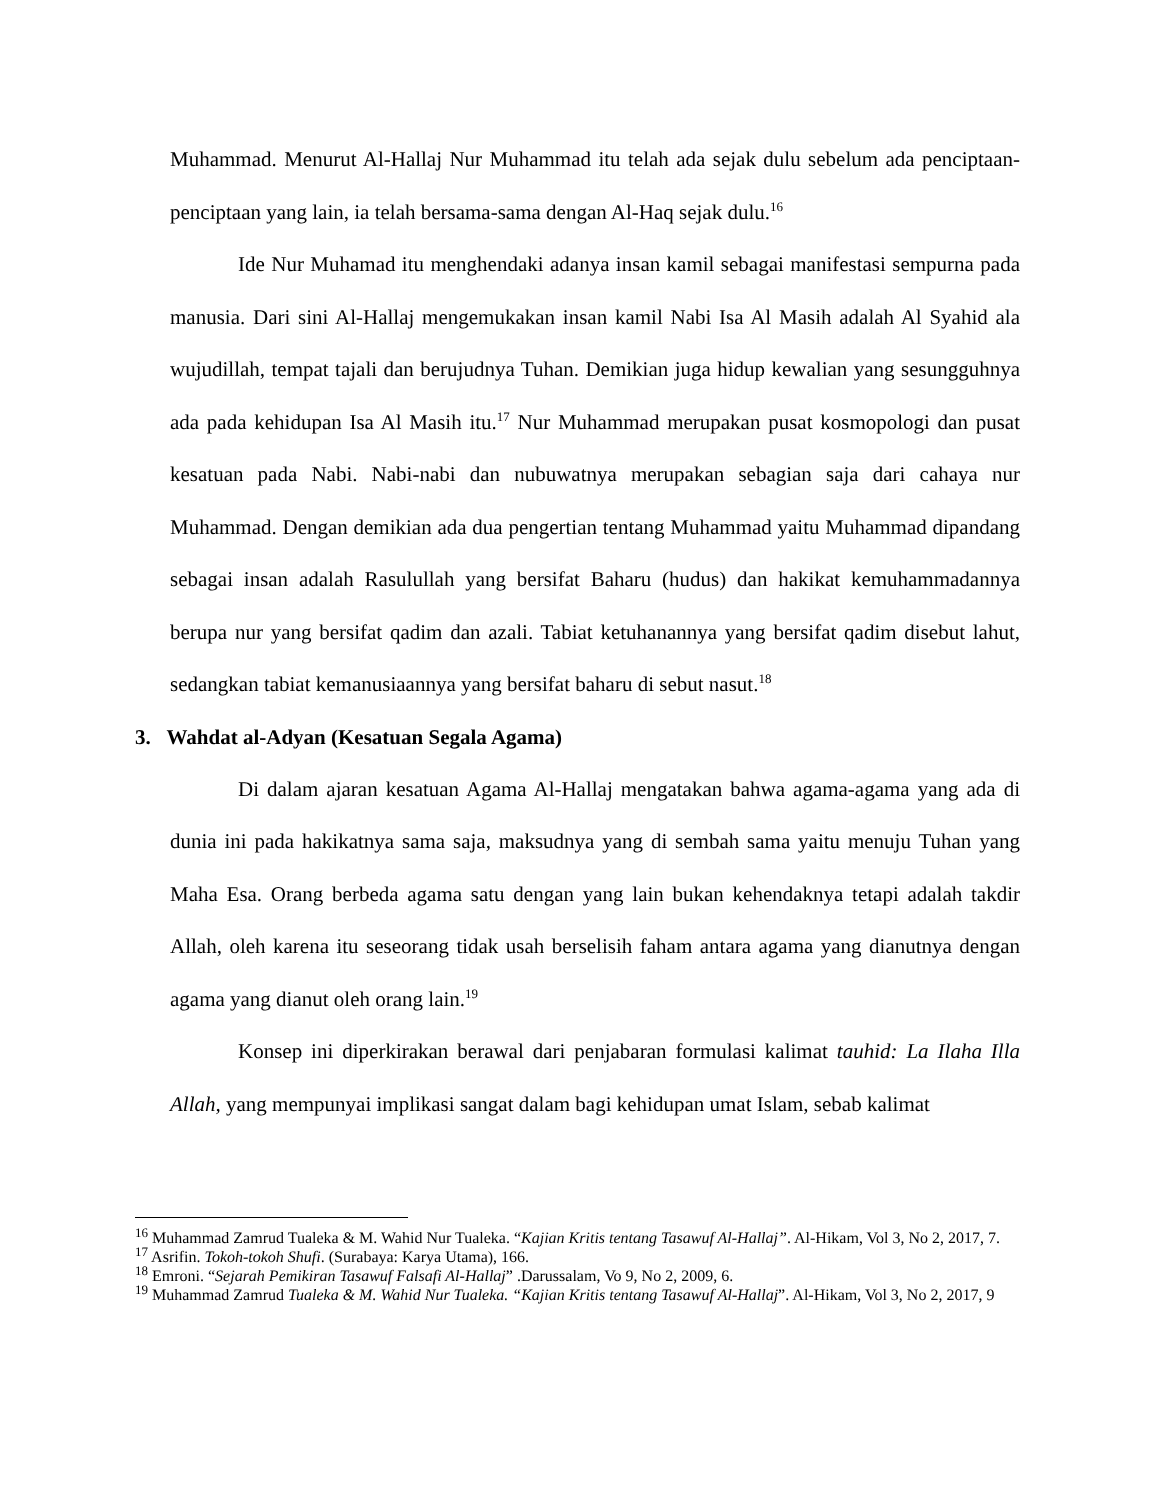Muhammad. Menurut Al-Hallaj Nur Muhammad itu telah ada sejak dulu sebelum ada penciptaan-penciptaan yang lain, ia telah bersama-sama dengan Al-Haq sejak dulu.<sup>16</sup>
Ide Nur Muhamad itu menghendaki adanya insan kamil sebagai manifestasi sempurna pada manusia. Dari sini Al-Hallaj mengemukakan insan kamil Nabi Isa Al Masih adalah Al Syahid ala wujudillah, tempat tajali dan berujudnya Tuhan. Demikian juga hidup kewalian yang sesungguhnya ada pada kehidupan Isa Al Masih itu.<sup>17</sup> Nur Muhammad merupakan pusat kosmopologi dan pusat kesatuan pada Nabi. Nabi-nabi dan nubuwatnya merupakan sebagian saja dari cahaya nur Muhammad. Dengan demikian ada dua pengertian tentang Muhammad yaitu Muhammad dipandang sebagai insan adalah Rasulullah yang bersifat Baharu (hudus) dan hakikat kemuhammadannya berupa nur yang bersifat qadim dan azali. Tabiat ketuhanannya yang bersifat qadim disebut lahut, sedangkan tabiat kemanusiaannya yang bersifat baharu di sebut nasut.<sup>18</sup>
3. Wahdat al-Adyan (Kesatuan Segala Agama)
Di dalam ajaran kesatuan Agama Al-Hallaj mengatakan bahwa agama-agama yang ada di dunia ini pada hakikatnya sama saja, maksudnya yang di sembah sama yaitu menuju Tuhan yang Maha Esa. Orang berbeda agama satu dengan yang lain bukan kehendaknya tetapi adalah takdir Allah, oleh karena itu seseorang tidak usah berselisih faham antara agama yang dianutnya dengan agama yang dianut oleh orang lain.<sup>19</sup>
Konsep ini diperkirakan berawal dari penjabaran formulasi kalimat tauhid: La Ilaha Illa Allah, yang mempunyai implikasi sangat dalam bagi kehidupan umat Islam, sebab kalimat
<sup>16</sup> Muhammad Zamrud Tualeka & M. Wahid Nur Tualeka. “Kajian Kritis tentang Tasawuf Al-Hallaj”. Al-Hikam, Vol 3, No 2, 2017, 7.
<sup>17</sup> Asrifin. Tokoh-tokoh Shufi. (Surabaya: Karya Utama), 166.
<sup>18</sup> Emroni. “Sejarah Pemikiran Tasawuf Falsafi Al-Hallaj” .Darussalam, Vo 9, No 2, 2009, 6.
<sup>19</sup> Muhammad Zamrud Tualeka & M. Wahid Nur Tualeka. “Kajian Kritis tentang Tasawuf Al-Hallaj”. Al-Hikam, Vol 3, No 2, 2017, 9